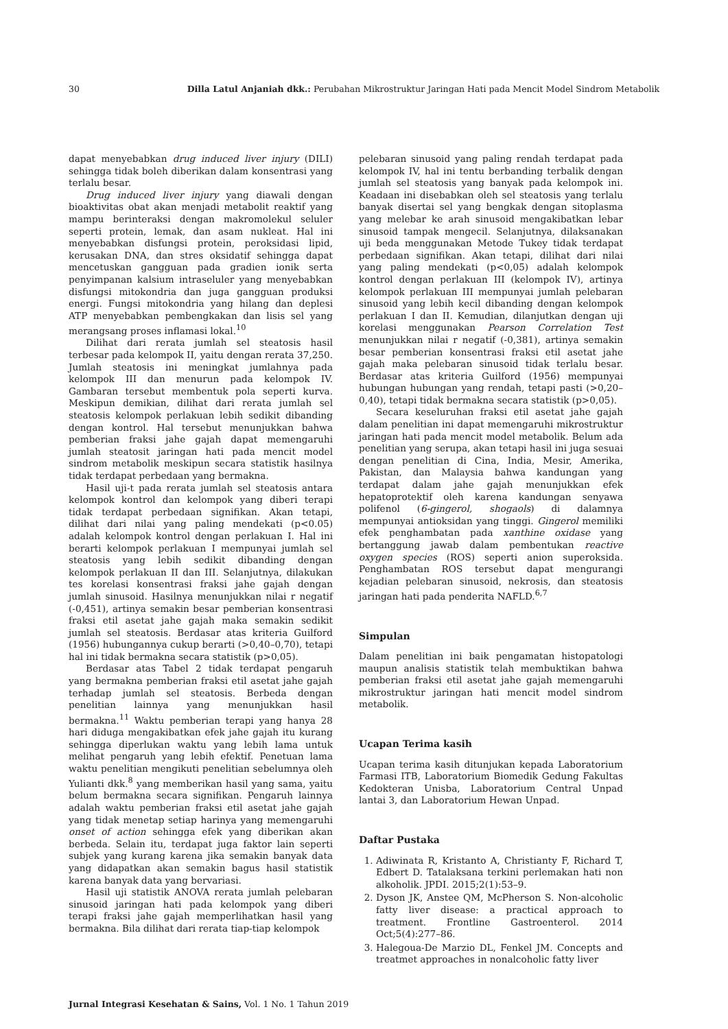30 Dilla Latul Anjaniah dkk.: Perubahan Mikrostruktur Jaringan Hati pada Mencit Model Sindrom Metabolik
dapat menyebabkan drug induced liver injury (DILI) sehingga tidak boleh diberikan dalam konsentrasi yang terlalu besar.
Drug induced liver injury yang diawali dengan bioaktivitas obat akan menjadi metabolit reaktif yang mampu berinteraksi dengan makromolekul seluler seperti protein, lemak, dan asam nukleat. Hal ini menyebabkan disfungsi protein, peroksidasi lipid, kerusakan DNA, dan stres oksidatif sehingga dapat mencetuskan gangguan pada gradien ionik serta penyimpanan kalsium intraseluler yang menyebabkan disfungsi mitokondria dan juga gangguan produksi energi. Fungsi mitokondria yang hilang dan deplesi ATP menyebabkan pembengkakan dan lisis sel yang merangsang proses inflamasi lokal.<sup>10</sup>
Dilihat dari rerata jumlah sel steatosis hasil terbesar pada kelompok II, yaitu dengan rerata 37,250. Jumlah steatosis ini meningkat jumlahnya pada kelompok III dan menurun pada kelompok IV. Gambaran tersebut membentuk pola seperti kurva. Meskipun demikian, dilihat dari rerata jumlah sel steatosis kelompok perlakuan lebih sedikit dibanding dengan kontrol. Hal tersebut menunjukkan bahwa pemberian fraksi jahe gajah dapat memengaruhi jumlah steatosit jaringan hati pada mencit model sindrom metabolik meskipun secara statistik hasilnya tidak terdapat perbedaan yang bermakna.
Hasil uji-t pada rerata jumlah sel steatosis antara kelompok kontrol dan kelompok yang diberi terapi tidak terdapat perbedaan signifikan. Akan tetapi, dilihat dari nilai yang paling mendekati (p<0.05) adalah kelompok kontrol dengan perlakuan I. Hal ini berarti kelompok perlakuan I mempunyai jumlah sel steatosis yang lebih sedikit dibanding dengan kelompok perlakuan II dan III. Selanjutnya, dilakukan tes korelasi konsentrasi fraksi jahe gajah dengan jumlah sinusoid. Hasilnya menunjukkan nilai r negatif (-0,451), artinya semakin besar pemberian konsentrasi fraksi etil asetat jahe gajah maka semakin sedikit jumlah sel steatosis. Berdasar atas kriteria Guilford (1956) hubungannya cukup berarti (>0,40–0,70), tetapi hal ini tidak bermakna secara statistik (p>0,05).
Berdasar atas Tabel 2 tidak terdapat pengaruh yang bermakna pemberian fraksi etil asetat jahe gajah terhadap jumlah sel steatosis. Berbeda dengan penelitian lainnya yang menunjukkan hasil bermakna.<sup>11</sup> Waktu pemberian terapi yang hanya 28 hari diduga mengakibatkan efek jahe gajah itu kurang sehingga diperlukan waktu yang lebih lama untuk melihat pengaruh yang lebih efektif. Penetuan lama waktu penelitian mengikuti penelitian sebelumnya oleh Yulianti dkk.<sup>8</sup> yang memberikan hasil yang sama, yaitu belum bermakna secara signifikan. Pengaruh lainnya adalah waktu pemberian fraksi etil asetat jahe gajah yang tidak menetap setiap harinya yang memengaruhi onset of action sehingga efek yang diberikan akan berbeda. Selain itu, terdapat juga faktor lain seperti subjek yang kurang karena jika semakin banyak data yang didapatkan akan semakin bagus hasil statistik karena banyak data yang bervariasi.
Hasil uji statistik ANOVA rerata jumlah pelebaran sinusoid jaringan hati pada kelompok yang diberi terapi fraksi jahe gajah memperlihatkan hasil yang bermakna. Bila dilihat dari rerata tiap-tiap kelompok
pelebaran sinusoid yang paling rendah terdapat pada kelompok IV, hal ini tentu berbanding terbalik dengan jumlah sel steatosis yang banyak pada kelompok ini. Keadaan ini disebabkan oleh sel steatosis yang terlalu banyak disertai sel yang bengkak dengan sitoplasma yang melebar ke arah sinusoid mengakibatkan lebar sinusoid tampak mengecil. Selanjutnya, dilaksanakan uji beda menggunakan Metode Tukey tidak terdapat perbedaan signifikan. Akan tetapi, dilihat dari nilai yang paling mendekati (p<0,05) adalah kelompok kontrol dengan perlakuan III (kelompok IV), artinya kelompok perlakuan III mempunyai jumlah pelebaran sinusoid yang lebih kecil dibanding dengan kelompok perlakuan I dan II. Kemudian, dilanjutkan dengan uji korelasi menggunakan Pearson Correlation Test menunjukkan nilai r negatif (-0,381), artinya semakin besar pemberian konsentrasi fraksi etil asetat jahe gajah maka pelebaran sinusoid tidak terlalu besar. Berdasar atas kriteria Guilford (1956) mempunyai hubungan hubungan yang rendah, tetapi pasti (>0,20–0,40), tetapi tidak bermakna secara statistik (p>0,05).
Secara keseluruhan fraksi etil asetat jahe gajah dalam penelitian ini dapat memengaruhi mikrostruktur jaringan hati pada mencit model metabolik. Belum ada penelitian yang serupa, akan tetapi hasil ini juga sesuai dengan penelitian di Cina, India, Mesir, Amerika, Pakistan, dan Malaysia bahwa kandungan yang terdapat dalam jahe gajah menunjukkan efek hepatoprotektif oleh karena kandungan senyawa polifenol (6-gingerol, shogaols) di dalamnya mempunyai antioksidan yang tinggi. Gingerol memiliki efek penghambatan pada xanthine oxidase yang bertanggung jawab dalam pembentukan reactive oxygen species (ROS) seperti anion superoksida. Penghambatan ROS tersebut dapat mengurangi kejadian pelebaran sinusoid, nekrosis, dan steatosis jaringan hati pada penderita NAFLD.<sup>6,7</sup>
Simpulan
Dalam penelitian ini baik pengamatan histopatologi maupun analisis statistik telah membuktikan bahwa pemberian fraksi etil asetat jahe gajah memengaruhi mikrostruktur jaringan hati mencit model sindrom metabolik.
Ucapan Terima kasih
Ucapan terima kasih ditunjukan kepada Laboratorium Farmasi ITB, Laboratorium Biomedik Gedung Fakultas Kedokteran Unisba, Laboratorium Central Unpad lantai 3, dan Laboratorium Hewan Unpad.
Daftar Pustaka
1. Adiwinata R, Kristanto A, Christianty F, Richard T, Edbert D. Tatalaksana terkini perlemakan hati non alkoholik. JPDI. 2015;2(1):53–9.
2. Dyson JK, Anstee QM, McPherson S. Non-alcoholic fatty liver disease: a practical approach to treatment. Frontline Gastroenterol. 2014 Oct;5(4):277–86.
3. Halegoua-De Marzio DL, Fenkel JM. Concepts and treatmet approaches in nonalcoholic fatty liver
Jurnal Integrasi Kesehatan & Sains, Vol. 1 No. 1 Tahun 2019